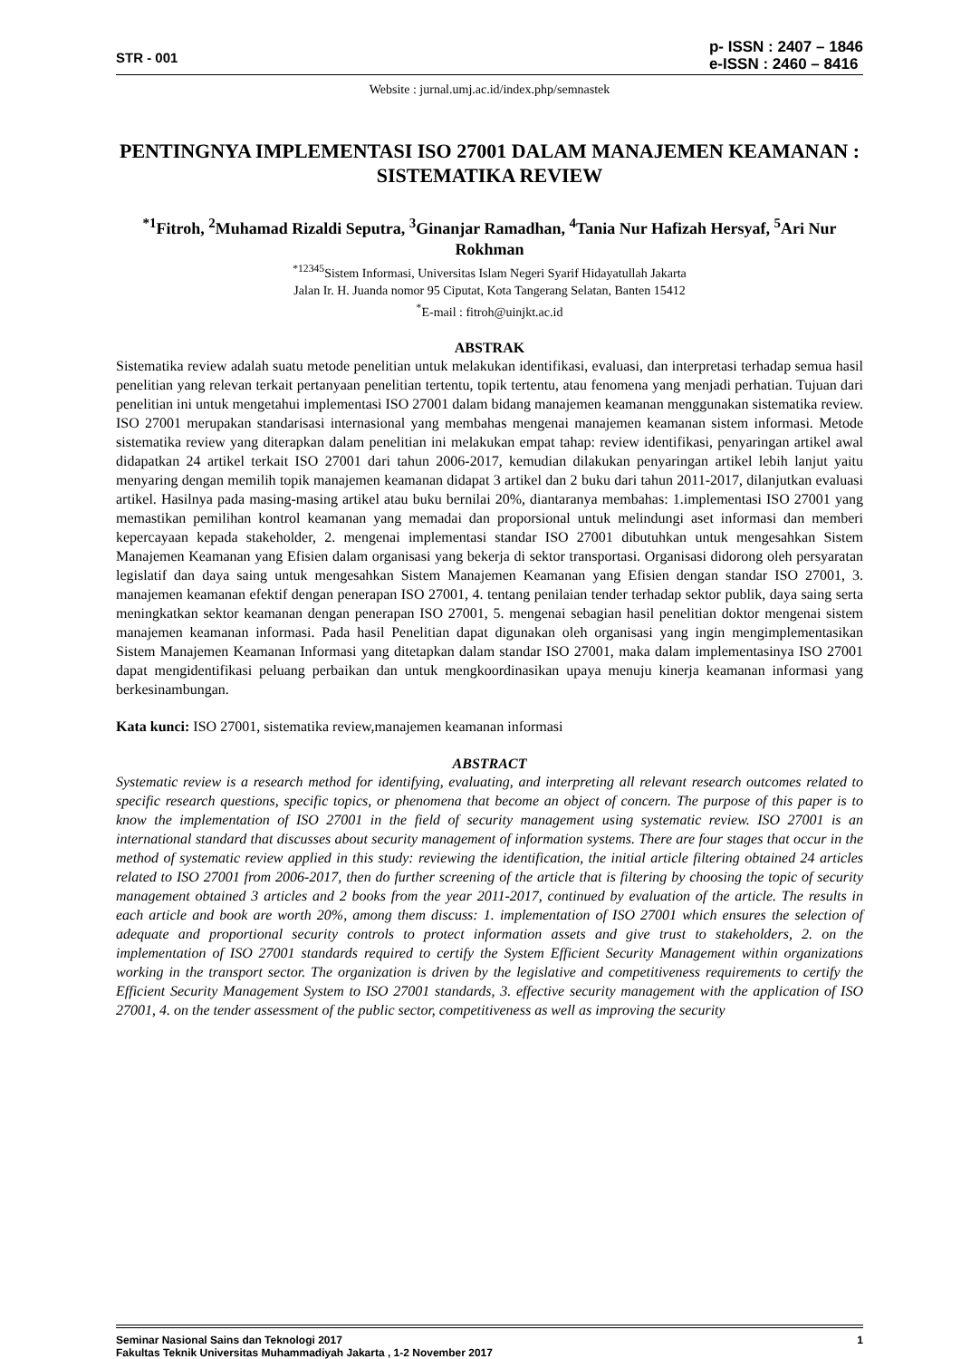STR - 001 p- ISSN : 2407 – 1846
e-ISSN : 2460 – 8416
Website : jurnal.umj.ac.id/index.php/semnastek
PENTINGNYA IMPLEMENTASI ISO 27001 DALAM MANAJEMEN KEAMANAN : SISTEMATIKA REVIEW
<sup>*1</sup>Fitroh, <sup>2</sup>Muhamad Rizaldi Seputra, <sup>3</sup>Ginanjar Ramadhan, <sup>4</sup>Tania Nur Hafizah Hersyaf, <sup>5</sup>Ari Nur Rokhman
<sup>*12345</sup>Sistem Informasi, Universitas Islam Negeri Syarif Hidayatullah Jakarta
Jalan Ir. H. Juanda nomor 95 Ciputat, Kota Tangerang Selatan, Banten 15412
<sup>*</sup> E-mail : fitroh@uinjkt.ac.id
ABSTRAK
Sistematika review adalah suatu metode penelitian untuk melakukan identifikasi, evaluasi, dan interpretasi terhadap semua hasil penelitian yang relevan terkait pertanyaan penelitian tertentu, topik tertentu, atau fenomena yang menjadi perhatian. Tujuan dari penelitian ini untuk mengetahui implementasi ISO 27001 dalam bidang manajemen keamanan menggunakan sistematika review. ISO 27001 merupakan standarisasi internasional yang membahas mengenai manajemen keamanan sistem informasi. Metode sistematika review yang diterapkan dalam penelitian ini melakukan empat tahap: review identifikasi, penyaringan artikel awal didapatkan 24 artikel terkait ISO 27001 dari tahun 2006-2017, kemudian dilakukan penyaringan artikel lebih lanjut yaitu menyaring dengan memilih topik manajemen keamanan didapat 3 artikel dan 2 buku dari tahun 2011-2017, dilanjutkan evaluasi artikel. Hasilnya pada masing-masing artikel atau buku bernilai 20%, diantaranya membahas: 1.implementasi ISO 27001 yang memastikan pemilihan kontrol keamanan yang memadai dan proporsional untuk melindungi aset informasi dan memberi kepercayaan kepada stakeholder, 2. mengenai implementasi standar ISO 27001 dibutuhkan untuk mengesahkan Sistem Manajemen Keamanan yang Efisien dalam organisasi yang bekerja di sektor transportasi. Organisasi didorong oleh persyaratan legislatif dan daya saing untuk mengesahkan Sistem Manajemen Keamanan yang Efisien dengan standar ISO 27001, 3. manajemen keamanan efektif dengan penerapan ISO 27001, 4. tentang penilaian tender terhadap sektor publik, daya saing serta meningkatkan sektor keamanan dengan penerapan ISO 27001, 5. mengenai sebagian hasil penelitian doktor mengenai sistem manajemen keamanan informasi. Pada hasil Penelitian dapat digunakan oleh organisasi yang ingin mengimplementasikan Sistem Manajemen Keamanan Informasi yang ditetapkan dalam standar ISO 27001, maka dalam implementasinya ISO 27001 dapat mengidentifikasi peluang perbaikan dan untuk mengkoordinasikan upaya menuju kinerja keamanan informasi yang berkesinambungan.
Kata kunci: ISO 27001, sistematika review,manajemen keamanan informasi
ABSTRACT
Systematic review is a research method for identifying, evaluating, and interpreting all relevant research outcomes related to specific research questions, specific topics, or phenomena that become an object of concern. The purpose of this paper is to know the implementation of ISO 27001 in the field of security management using systematic review. ISO 27001 is an international standard that discusses about security management of information systems. There are four stages that occur in the method of systematic review applied in this study: reviewing the identification, the initial article filtering obtained 24 articles related to ISO 27001 from 2006-2017, then do further screening of the article that is filtering by choosing the topic of security management obtained 3 articles and 2 books from the year 2011-2017, continued by evaluation of the article. The results in each article and book are worth 20%, among them discuss: 1. implementation of ISO 27001 which ensures the selection of adequate and proportional security controls to protect information assets and give trust to stakeholders, 2. on the implementation of ISO 27001 standards required to certify the System Efficient Security Management within organizations working in the transport sector. The organization is driven by the legislative and competitiveness requirements to certify the Efficient Security Management System to ISO 27001 standards, 3. effective security management with the application of ISO 27001, 4. on the tender assessment of the public sector, competitiveness as well as improving the security
Seminar Nasional Sains dan Teknologi 2017 1
Fakultas Teknik Universitas Muhammadiyah Jakarta , 1-2 November 2017